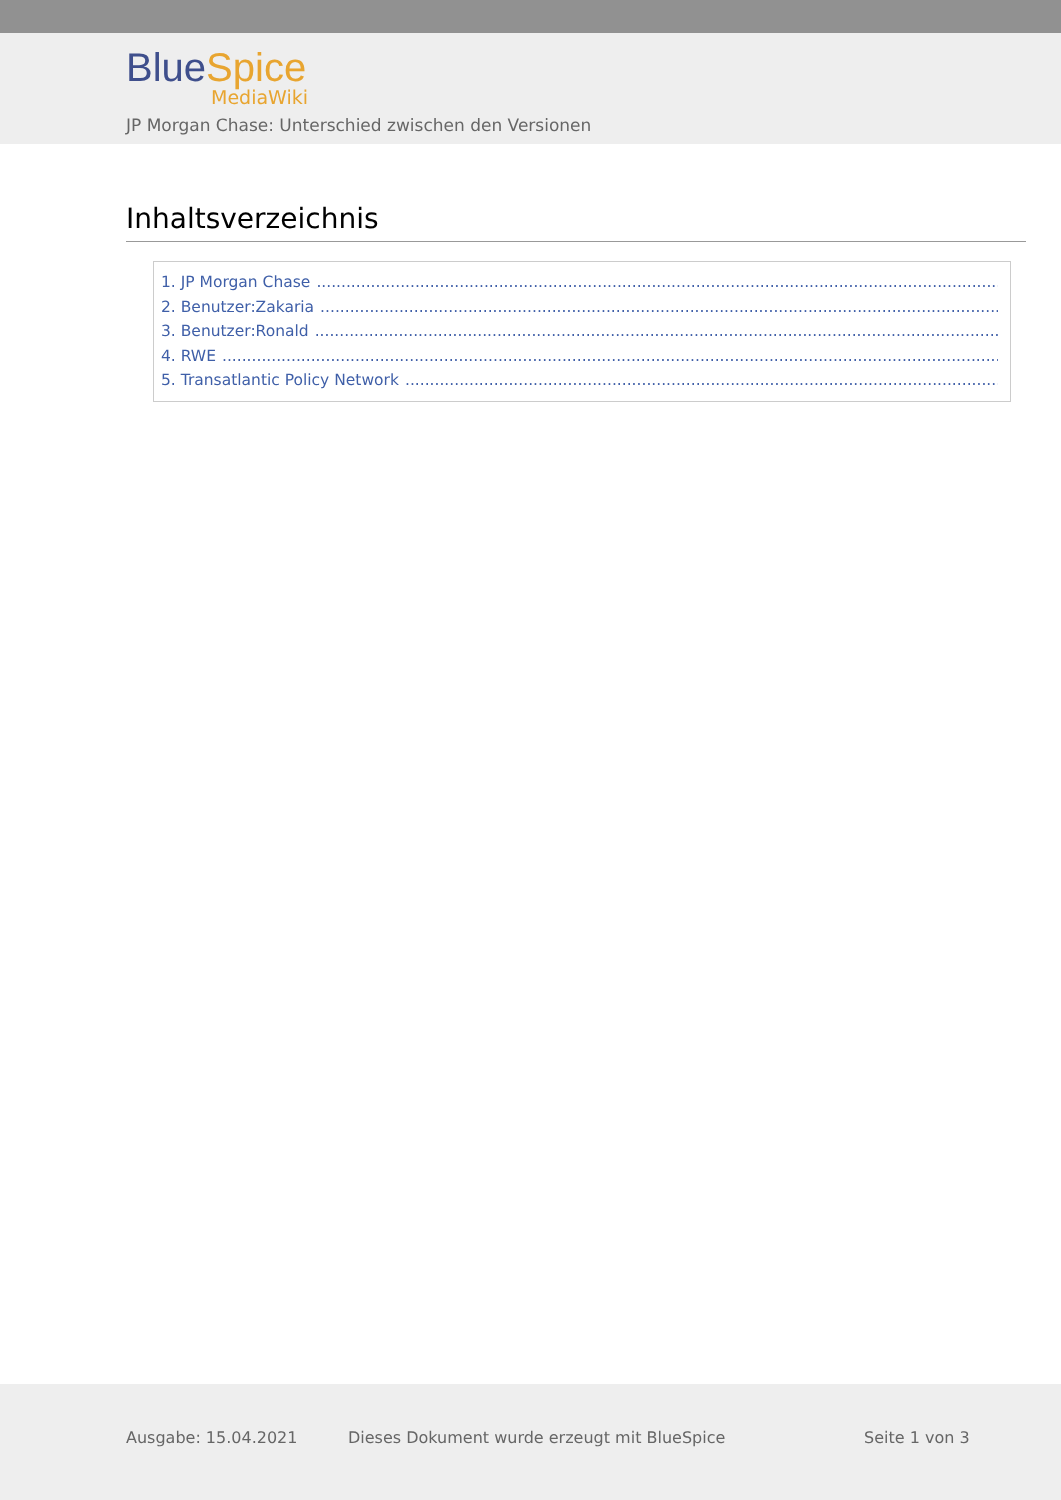Blue Spice
MediaWiki
JP Morgan Chase: Unterschied zwischen den Versionen
Inhaltsverzeichnis
1. JP Morgan Chase............................................................................................................................................................
2. Benutzer:Zakaria............................................................................................................................................................
3. Benutzer:Ronald............................................................................................................................................................
4. RWE........................................................................................................................................................................
5. Transatlantic Policy Network............................................................................................................................................
Ausgabe: 15.04.2021
Dieses Dokument wurde erzeugt mit BlueSpice
Seite 1 von 3